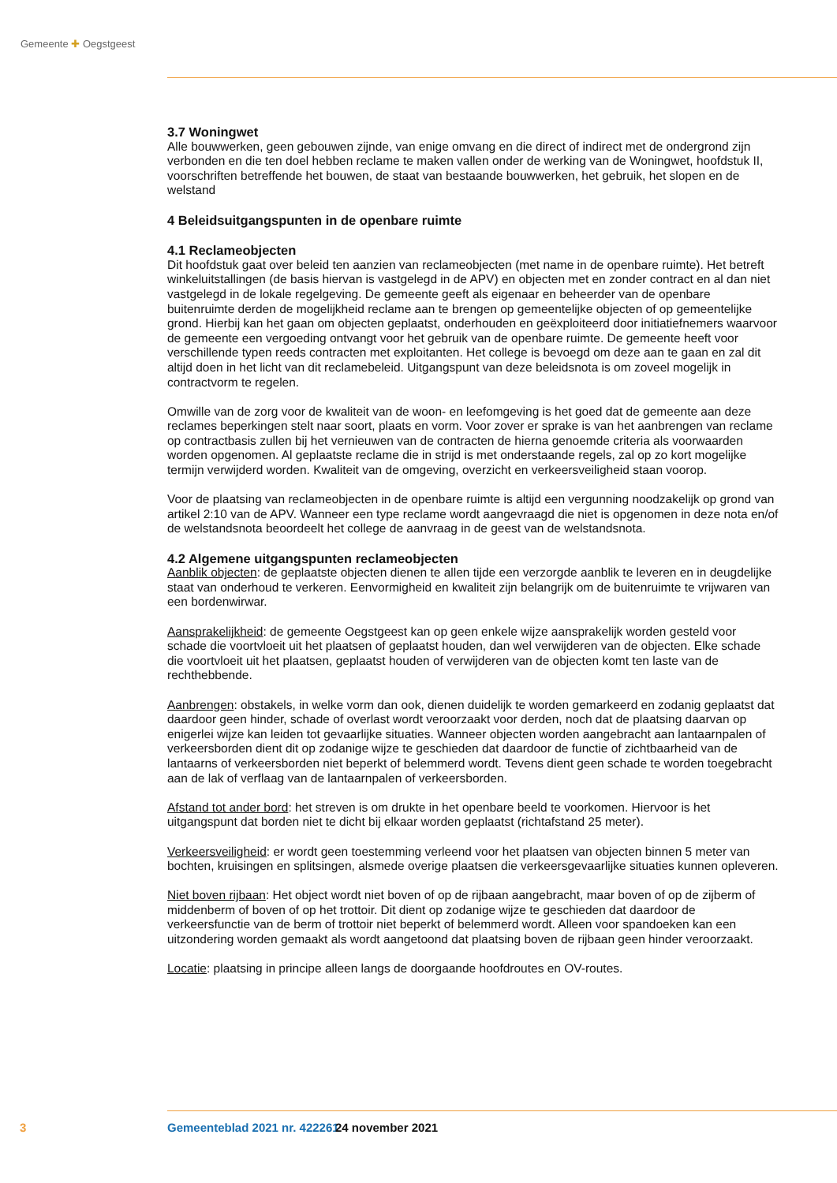Gemeente ✚ Oegstgeest
3.7 Woningwet
Alle bouwwerken, geen gebouwen zijnde, van enige omvang en die direct of indirect met de ondergrond zijn verbonden en die ten doel hebben reclame te maken vallen onder de werking van de Woningwet, hoofdstuk II, voorschriften betreffende het bouwen, de staat van bestaande bouwwerken, het gebruik, het slopen en de welstand
4 Beleidsuitgangspunten in de openbare ruimte
4.1 Reclameobjecten
Dit hoofdstuk gaat over beleid ten aanzien van reclameobjecten (met name in de openbare ruimte). Het betreft winkeluitstallingen (de basis hiervan is vastgelegd in de APV) en objecten met en zonder contract en al dan niet vastgelegd in de lokale regelgeving. De gemeente geeft als eigenaar en beheerder van de openbare buitenruimte derden de mogelijkheid reclame aan te brengen op gemeentelijke objecten of op gemeentelijke grond. Hierbij kan het gaan om objecten geplaatst, onderhouden en geëxploiteerd door initiatiefnemers waarvoor de gemeente een vergoeding ontvangt voor het gebruik van de open­bare ruimte. De gemeente heeft voor verschillende typen reeds contracten met exploitanten. Het college is bevoegd om deze aan te gaan en zal dit altijd doen in het licht van dit reclamebeleid. Uitgangspunt van deze beleidsnota is om zoveel mogelijk in contractvorm te regelen.
Omwille van de zorg voor de kwaliteit van de woon- en leefomgeving is het goed dat de gemeente aan deze reclames beperkingen stelt naar soort, plaats en vorm. Voor zover er sprake is van het aanbrengen van reclame op contractbasis zullen bij het vernieuwen van de contracten de hierna genoemde criteria als voorwaarden worden opgenomen. Al geplaatste reclame die in strijd is met onderstaande regels, zal op zo kort mogelijke termijn verwijderd worden. Kwaliteit van de omgeving, overzicht en verkeers­veiligheid staan voorop.
Voor de plaatsing van reclameobjecten in de openbare ruimte is altijd een vergunning noodzakelijk op grond van artikel 2:10 van de APV. Wanneer een type reclame wordt aangevraagd die niet is opgenomen in deze nota en/of de welstandsnota beoordeelt het college de aanvraag in de geest van de welstands­nota.
4.2 Algemene uitgangspunten reclameobjecten
Aanblik objecten: de geplaatste objecten dienen te allen tijde een verzorgde aanblik te leveren en in deugdelijke staat van onderhoud te verkeren. Eenvormigheid en kwaliteit zijn belangrijk om de buiten­ruimte te vrijwaren van een bordenwirwar.
Aansprakelijkheid: de gemeente Oegstgeest kan op geen enkele wijze aansprakelijk worden gesteld voor schade die voortvloeit uit het plaatsen of geplaatst houden, dan wel verwijderen van de objecten. Elke schade die voortvloeit uit het plaatsen, geplaatst houden of verwijderen van de objecten komt ten laste van de rechthebbende.
Aanbrengen: obstakels, in welke vorm dan ook, dienen duidelijk te worden gemarkeerd en zodanig geplaatst dat daardoor geen hinder, schade of overlast wordt veroorzaakt voor derden, noch dat de plaatsing daarvan op enigerlei wijze kan leiden tot gevaarlijke situaties. Wanneer objecten worden aangebracht aan lantaarnpalen of verkeersborden dient dit op zodanige wijze te geschieden dat daardoor de functie of zichtbaarheid van de lantaarns of verkeersborden niet beperkt of belemmerd wordt. Tevens dient geen schade te worden toegebracht aan de lak of verflaag van de lantaarnpalen of verkeersborden.
Afstand tot ander bord: het streven is om drukte in het openbare beeld te voorkomen. Hiervoor is het uitgangspunt dat borden niet te dicht bij elkaar worden geplaatst (richtafstand 25 meter).
Verkeersveiligheid: er wordt geen toestemming verleend voor het plaatsen van objecten binnen 5 meter van bochten, kruisingen en splitsingen, alsmede overige plaatsen die verkeersgevaarlijke situaties kunnen opleveren.
Niet boven rijbaan: Het object wordt niet boven of op de rijbaan aangebracht, maar boven of op de zijberm of middenberm of boven of op het trottoir. Dit dient op zodanige wijze te geschieden dat daardoor de verkeersfunctie van de berm of trottoir niet beperkt of belemmerd wordt. Alleen voor spandoeken kan een uitzondering worden gemaakt als wordt aangetoond dat plaatsing boven de rijbaan geen hinder veroorzaakt.
Locatie: plaatsing in principe alleen langs de doorgaande hoofdroutes en OV-routes.
3 Gemeenteblad 2021 nr. 422261 24 november 2021